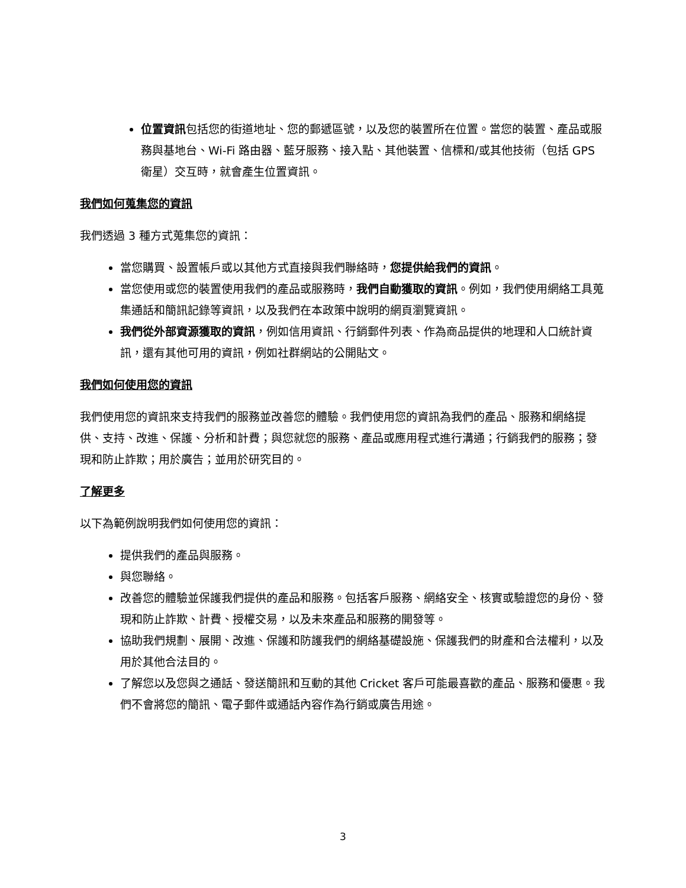位置資訊包括您的街道地址、您的郵遞區號，以及您的裝置所在位置。當您的裝置、產品或服務與基地台、Wi-Fi 路由器、藍牙服務、接入點、其他裝置、信標和/或其他技術（包括 GPS 衛星）交互時，就會產生位置資訊。
我們如何蒐集您的資訊
我們透過 3 種方式蒐集您的資訊：
當您購買、設置帳戶或以其他方式直接與我們聯絡時，您提供給我們的資訊。
當您使用或您的裝置使用我們的產品或服務時，我們自動獲取的資訊。例如，我們使用網絡工具蒐集通話和簡訊記錄等資訊，以及我們在本政策中說明的網頁瀏覽資訊。
我們從外部資源獲取的資訊，例如信用資訊、行銷郵件列表、作為商品提供的地理和人口統計資訊，還有其他可用的資訊，例如社群網站的公開貼文。
我們如何使用您的資訊
我們使用您的資訊來支持我們的服務並改善您的體驗。我們使用您的資訊為我們的產品、服務和網絡提供、支持、改進、保護、分析和計費；與您就您的服務、產品或應用程式進行溝通；行銷我們的服務；發現和防止詐欺；用於廣告；並用於研究目的。
了解更多
以下為範例說明我們如何使用您的資訊：
提供我們的產品與服務。
與您聯絡。
改善您的體驗並保護我們提供的產品和服務。包括客戶服務、網絡安全、核實或驗證您的身份、發現和防止詐欺、計費、授權交易，以及未來產品和服務的開發等。
協助我們規劃、展開、改進、保護和防護我們的網絡基礎設施、保護我們的財產和合法權利，以及用於其他合法目的。
了解您以及您與之通話、發送簡訊和互動的其他 Cricket 客戶可能最喜歡的產品、服務和優惠。我們不會將您的簡訊、電子郵件或通話內容作為行銷或廣告用途。
3